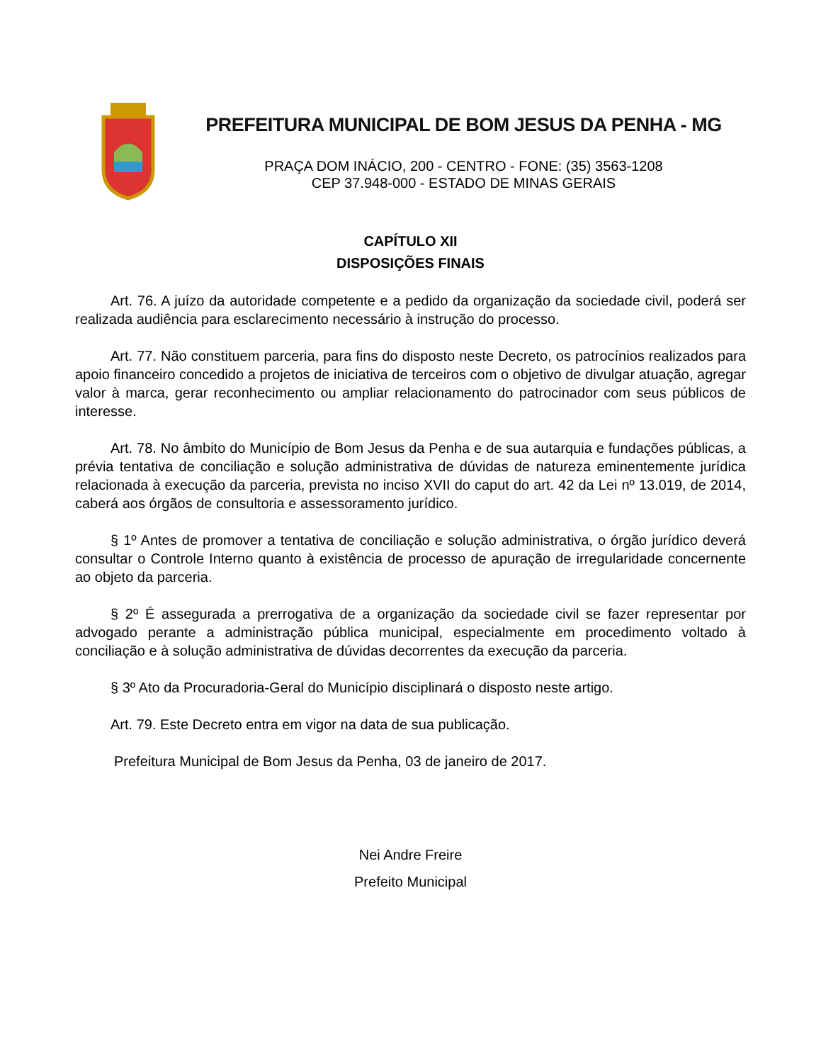PREFEITURA MUNICIPAL DE BOM JESUS DA PENHA - MG
PRAÇA DOM INÁCIO, 200 - CENTRO - FONE: (35) 3563-1208
CEP 37.948-000 - ESTADO DE MINAS GERAIS
CAPÍTULO XII
DISPOSIÇÕES FINAIS
Art. 76. A juízo da autoridade competente e a pedido da organização da sociedade civil, poderá ser realizada audiência para esclarecimento necessário à instrução do processo.
Art. 77. Não constituem parceria, para fins do disposto neste Decreto, os patrocínios realizados para apoio financeiro concedido a projetos de iniciativa de terceiros com o objetivo de divulgar atuação, agregar valor à marca, gerar reconhecimento ou ampliar relacionamento do patrocinador com seus públicos de interesse.
Art. 78. No âmbito do Município de Bom Jesus da Penha e de sua autarquia e fundações públicas, a prévia tentativa de conciliação e solução administrativa de dúvidas de natureza eminentemente jurídica relacionada à execução da parceria, prevista no inciso XVII do caput do art. 42 da Lei nº 13.019, de 2014, caberá aos órgãos de consultoria e assessoramento jurídico.
§ 1º Antes de promover a tentativa de conciliação e solução administrativa, o órgão jurídico deverá consultar o Controle Interno quanto à existência de processo de apuração de irregularidade concernente ao objeto da parceria.
§ 2º É assegurada a prerrogativa de a organização da sociedade civil se fazer representar por advogado perante a administração pública municipal, especialmente em procedimento voltado à conciliação e à solução administrativa de dúvidas decorrentes da execução da parceria.
§ 3º Ato da Procuradoria-Geral do Município disciplinará o disposto neste artigo.
Art. 79. Este Decreto entra em vigor na data de sua publicação.
Prefeitura Municipal de Bom Jesus da Penha, 03 de janeiro de 2017.
Nei Andre Freire
Prefeito Municipal